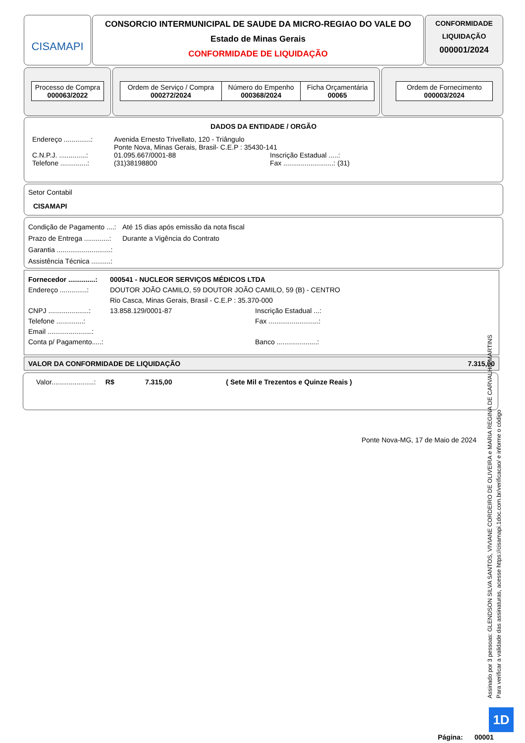CISAMAPI
CONSORCIO INTERMUNICIPAL DE SAUDE DA MICRO-REGIAO DO VALE DO
Estado de Minas Gerais
CONFORMIDADE DE LIQUIDAÇÃO
CONFORMIDADE
LIQUIDAÇÃO
000001/2024
| Processo de Compra 000063/2022 |
| Ordem de Serviço / Compra 000272/2024 | Número do Empenho 000368/2024 | Ficha Orçamentária 00065 |
| Ordem de Fornecimento 000003/2024 |
DADOS DA ENTIDADE / ORGÃO
Endereço ..............: Avenida Ernesto Trivellato, 120 - Triângulo
Ponte Nova, Minas Gerais, Brasil- C.E.P : 35430-141
C.N.P.J. ..............: 01.095.667/0001-88 Inscrição Estadual .....:
Telefone ..............: (31)38198800 Fax ..........................: (31)
Setor Contabil
CISAMAPI
Condição de Pagamento ....: Até 15 dias após emissão da nota fiscal
Prazo de Entrega .............: Durante a Vigência do Contrato
Garantia ............................:
Assistência Técnica ..........:
Fornecedor ..............: 000541 - NUCLEOR SERVIÇOS MÉDICOS LTDA
Endereço ..............: DOUTOR JOÃO CAMILO, 59 DOUTOR JOÃO CAMILO, 59 (B) - CENTRO
Rio Casca, Minas Gerais, Brasil - C.E.P : 35.370-000
CNPJ .....................: 13.858.129/0001-87 Inscrição Estadual ...:
Telefone ..............: Fax ..........................:
Email .......................:
Conta p/ Pagamento.....: Banco .....................:
VALOR DA CONFORMIDADE DE LIQUIDAÇÃO 7.315,00
Valor......................: R$ 7.315,00 ( Sete Mil e Trezentos e Quinze Reais )
Ponte Nova-MG, 17 de Maio de 2024
Assinado por 3 pessoas: GLENDSON SILVA SANTOS, VIVIANE CORDEIRO DE OLIVEIRA e MARIA REGINA DE CARVALHO MARTINS
Para verificar a validade das assinaturas, acesse https://cisamapi.1doc.com.br/verificacao/ e informe o código
1D
Página: 00001